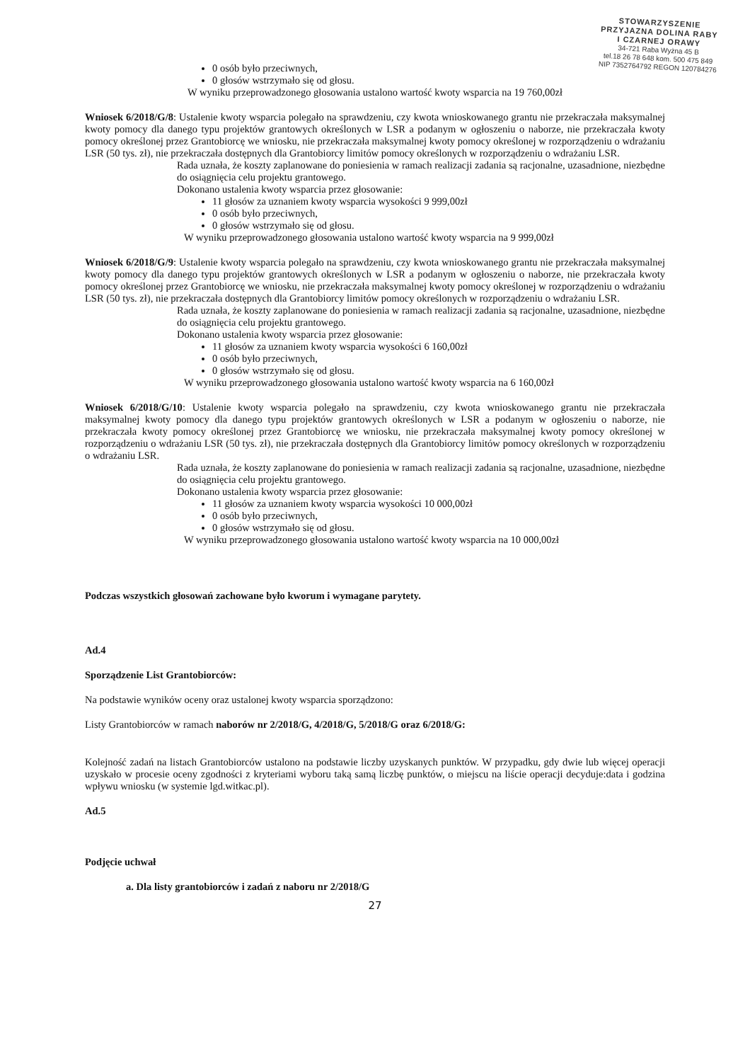STOWARZYSZENIE
PRZYJAZNA DOLINA RABY
I CZARNEJ ORAWY
34-721 Raba Wyżna 45 B
tel.18 26 78 648 kom. 500 475 849
NIP 7352764792 REGON 120784276
0 osób było przeciwnych,
0 głosów wstrzymało się od głosu.
W wyniku przeprowadzonego głosowania ustalono wartość kwoty wsparcia na 19 760,00zł
Wniosek 6/2018/G/8: Ustalenie kwoty wsparcia polegało na sprawdzeniu, czy kwota wnioskowanego grantu nie przekraczała maksymalnej kwoty pomocy dla danego typu projektów grantowych określonych w LSR a podanym w ogłoszeniu o naborze, nie przekraczała kwoty pomocy określonej przez Grantobiorcę we wniosku, nie przekraczała maksymalnej kwoty pomocy określonej w rozporządzeniu o wdrażaniu LSR (50 tys. zł), nie przekraczała dostępnych dla Grantobiorcy limitów pomocy określonych w rozporządzeniu o wdrażaniu LSR.
Rada uznała, że koszty zaplanowane do poniesienia w ramach realizacji zadania są racjonalne, uzasadnione, niezbędne do osiągnięcia celu projektu grantowego.
Dokonano ustalenia kwoty wsparcia przez głosowanie:
11 głosów za uznaniem kwoty wsparcia wysokości 9 999,00zł
0 osób było przeciwnych,
0 głosów wstrzymało się od głosu.
W wyniku przeprowadzonego głosowania ustalono wartość kwoty wsparcia na 9 999,00zł
Wniosek 6/2018/G/9: Ustalenie kwoty wsparcia polegało na sprawdzeniu, czy kwota wnioskowanego grantu nie przekraczała maksymalnej kwoty pomocy dla danego typu projektów grantowych określonych w LSR a podanym w ogłoszeniu o naborze, nie przekraczała kwoty pomocy określonej przez Grantobiorcę we wniosku, nie przekraczała maksymalnej kwoty pomocy określonej w rozporządzeniu o wdrażaniu LSR (50 tys. zł), nie przekraczała dostępnych dla Grantobiorcy limitów pomocy określonych w rozporządzeniu o wdrażaniu LSR.
Rada uznała, że koszty zaplanowane do poniesienia w ramach realizacji zadania są racjonalne, uzasadnione, niezbędne do osiągnięcia celu projektu grantowego.
Dokonano ustalenia kwoty wsparcia przez głosowanie:
11 głosów za uznaniem kwoty wsparcia wysokości 6 160,00zł
0 osób było przeciwnych,
0 głosów wstrzymało się od głosu.
W wyniku przeprowadzonego głosowania ustalono wartość kwoty wsparcia na 6 160,00zł
Wniosek 6/2018/G/10: Ustalenie kwoty wsparcia polegało na sprawdzeniu, czy kwota wnioskowanego grantu nie przekraczała maksymalnej kwoty pomocy dla danego typu projektów grantowych określonych w LSR a podanym w ogłoszeniu o naborze, nie przekraczała kwoty pomocy określonej przez Grantobiorcę we wniosku, nie przekraczała maksymalnej kwoty pomocy określonej w rozporządzeniu o wdrażaniu LSR (50 tys. zł), nie przekraczała dostępnych dla Grantobiorcy limitów pomocy określonych w rozporządzeniu o wdrażaniu LSR.
Rada uznała, że koszty zaplanowane do poniesienia w ramach realizacji zadania są racjonalne, uzasadnione, niezbędne do osiągnięcia celu projektu grantowego.
Dokonano ustalenia kwoty wsparcia przez głosowanie:
11 głosów za uznaniem kwoty wsparcia wysokości 10 000,00zł
0 osób było przeciwnych,
0 głosów wstrzymało się od głosu.
W wyniku przeprowadzonego głosowania ustalono wartość kwoty wsparcia na 10 000,00zł
Podczas wszystkich głosowań zachowane było kworum i wymagane parytety.
Ad.4
Sporządzenie List Grantobiorców:
Na podstawie wyników oceny oraz ustalonej kwoty wsparcia sporządzono:
Listy Grantobiorców w ramach naborów nr 2/2018/G, 4/2018/G, 5/2018/G oraz 6/2018/G:
Kolejność zadań na listach Grantobiorców ustalono na podstawie liczby uzyskanych punktów. W przypadku, gdy dwie lub więcej operacji uzyskało w procesie oceny zgodności z kryteriami wyboru taką samą liczbę punktów, o miejscu na liście operacji decyduje:data i godzina wpływu wniosku (w systemie lgd.witkac.pl).
Ad.5
Podjęcie uchwał
a. Dla listy grantobiorców i zadań z naboru nr 2/2018/G
27